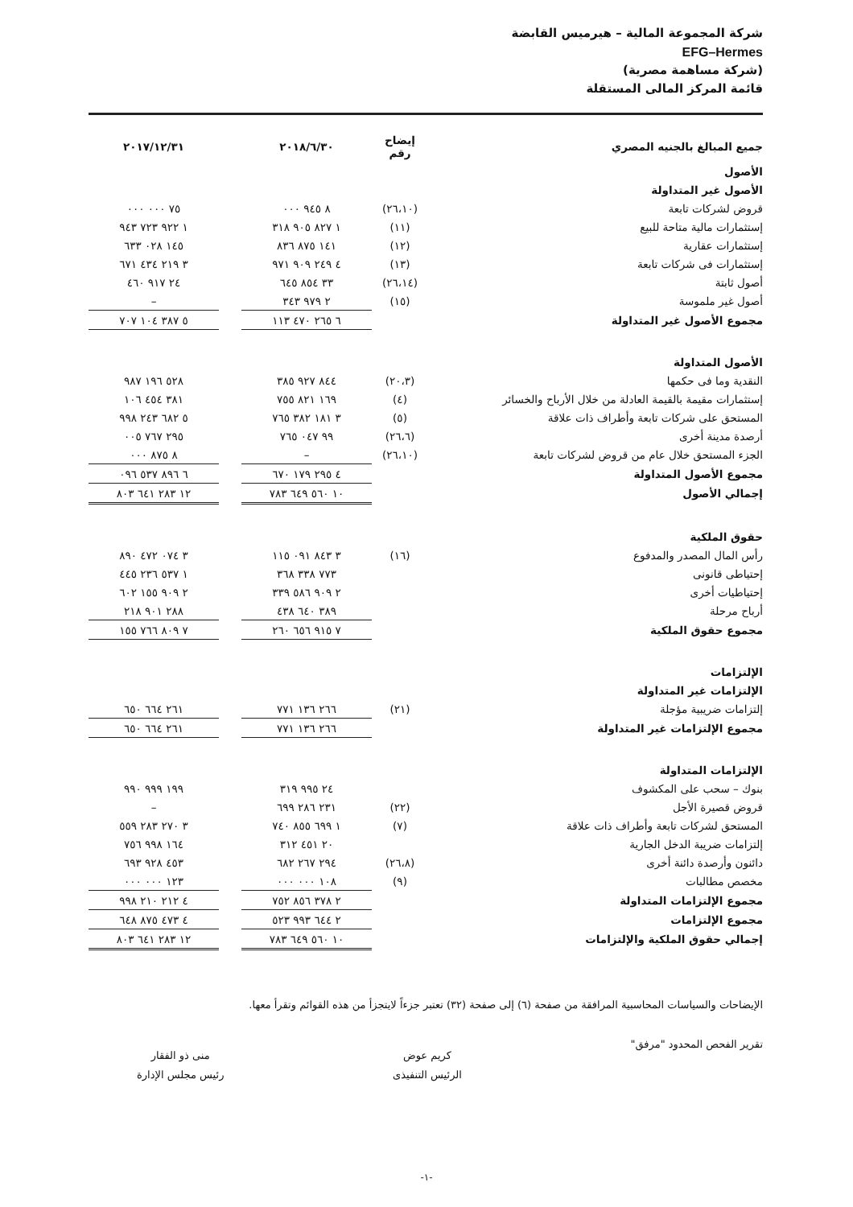شركة المجموعة المالية – هيرميس القابضة
EFG–Hermes
(شركة مساهمة مصرية)
قائمة المركز المالى المستقلة
| جميع المبالغ بالجنيه المصري | إيضاح رقم | ٢٠١٨/٦/٣٠ | | ٢٠١٧/١٢/٣١ |
| الأصول | | | | |
| الأصول غير المتداولة | | | | |
| قروض لشركات تابعة | (٢٦،١٠) | ٨ ٩٤٥ ٠٠٠ | | ٧٥ ٠٠٠ ٠٠٠ |
| إستثمارات مالية متاحة للبيع | (١١) | ١ ٨٢٧ ٩٠٥ ٣١٨ | | ١ ٩٢٢ ٧٢٣ ٩٤٣ |
| إستثمارات عقارية | (١٢) | ١٤١ ٨٧٥ ٨٣٦ | | ١٤٥ ٠٢٨ ٦٣٣ |
| إستثمارات فى شركات تابعة | (١٣) | ٤ ٢٤٩ ٩٠٩ ٩٧١ | | ٣ ٢١٩ ٤٣٤ ٦٧١ |
| أصول ثابتة | (٢٦،١٤) | ٣٣ ٨٥٤ ٦٤٥ | | ٢٤ ٩١٧ ٤٦٠ |
| أصول غير ملموسة | (١٥) | ٢ ٩٧٩ ٣٤٣ | | – |
| مجموع الأصول غير المتداولة | | ٦ ٢٦٥ ٤٧٠ ١١٣ | | ٥ ٣٨٧ ١٠٤ ٧٠٧ |
| الأصول المتداولة | | | | |
| النقدية وما فى حكمها | (٢٠،٣) | ٨٤٤ ٩٢٧ ٣٨٥ | | ٥٢٨ ١٩٦ ٩٨٧ |
| إستثمارات مقيمة بالقيمة العادلة من خلال الأرباح والخسائر | (٤) | ١٦٩ ٨٢١ ٧٥٥ | | ٣٨١ ٤٥٤ ١٠٦ |
| المستحق على شركات تابعة وأطراف ذات علاقة | (٥) | ٣ ١٨١ ٣٨٢ ٧٦٥ | | ٥ ٦٨٢ ٢٤٣ ٩٩٨ |
| أرصدة مدينة أخرى | (٢٦،٦) | ٩٩ ٠٤٧ ٧٦٥ | | ٢٩٥ ٧٦٧ ٠٠٥ |
| الجزء المستحق خلال عام من قروض لشركات تابعة | (٢٦،١٠) | – | | ٨ ٨٧٥ ٠٠٠ |
| مجموع الأصول المتداولة | | ٤ ٢٩٥ ١٧٩ ٦٧٠ | | ٦ ٨٩٦ ٥٣٧ ٠٩٦ |
| إجمالي الأصول | | ١٠ ٥٦٠ ٦٤٩ ٧٨٣ | | ١٢ ٢٨٣ ٦٤١ ٨٠٣ |
| حقوق الملكية | | | | |
| رأس المال المصدر والمدفوع | (١٦) | ٣ ٨٤٣ ٠٩١ ١١٥ | | ٣ ٠٧٤ ٤٧٢ ٨٩٠ |
| إحتياطى قانونى | | ٧٧٣ ٣٣٨ ٣٦٨ | | ١ ٥٣٧ ٢٣٦ ٤٤٥ |
| إحتياطيات أخرى | | ٢ ٩٠٩ ٥٨٦ ٣٣٩ | | ٢ ٩٠٩ ١٥٥ ٦٠٢ |
| أرباح مرحلة | | ٣٨٩ ٦٤٠ ٤٣٨ | | ٢٨٨ ٩٠١ ٢١٨ |
| مجموع حقوق الملكية | | ٧ ٩١٥ ٦٥٦ ٢٦٠ | | ٧ ٨٠٩ ٧٦٦ ١٥٥ |
| الإلتزامات | | | | |
| الإلتزامات غير المتداولة | | | | |
| إلتزامات ضريبية مؤجلة | (٢١) | ٢٦٦ ١٣٦ ٧٧١ | | ٢٦١ ٦٦٤ ٦٥٠ |
| مجموع الإلتزامات غير المتداولة | | ٢٦٦ ١٣٦ ٧٧١ | | ٢٦١ ٦٦٤ ٦٥٠ |
| الإلتزامات المتداولة | | | | |
| بنوك – سحب على المكشوف | | ٢٤ ٩٩٥ ٣١٩ | | ١٩٩ ٩٩٩ ٩٩٠ |
| قروض قصيرة الأجل | (٢٢) | ٢٣١ ٢٨٦ ٦٩٩ | | – |
| المستحق لشركات تابعة وأطراف ذات علاقة | (٧) | ١ ٦٩٩ ٨٥٥ ٧٤٠ | | ٣ ٢٧٠ ٢٨٣ ٥٥٩ |
| إلتزامات ضريبة الدخل الجارية | | ٢٠ ٤٥١ ٣١٢ | | ١٦٤ ٩٩٨ ٧٥٦ |
| دائنون وأرصدة دائنة أخرى | (٢٦،٨) | ٢٩٤ ٢٦٧ ٦٨٢ | | ٤٥٣ ٩٢٨ ٦٩٣ |
| مخصص مطالبات | (٩) | ١٠٨ ٠٠٠ ٠٠٠ | | ١٢٣ ٠٠٠ ٠٠٠ |
| مجموع الإلتزامات المتداولة | | ٢ ٣٧٨ ٨٥٦ ٧٥٢ | | ٤ ٢١٢ ٢١٠ ٩٩٨ |
| مجموع الإلتزامات | | ٢ ٦٤٤ ٩٩٣ ٥٢٣ | | ٤ ٤٧٣ ٨٧٥ ٦٤٨ |
| إجمالي حقوق الملكية والإلتزامات | | ١٠ ٥٦٠ ٦٤٩ ٧٨٣ | | ١٢ ٢٨٣ ٦٤١ ٨٠٣ |
الإيضاحات والسياسات المحاسبية المرافقة من صفحة (٦) إلى صفحة (٣٢) تعتبر جزءاً لايتجزأ من هذه القوائم وتقرأ معها.
تقرير الفحص المحدود "مرفق"
كريم عوض
الرئيس التنفيذى
منى ذو الفقار
رئيس مجلس الإدارة
-١-